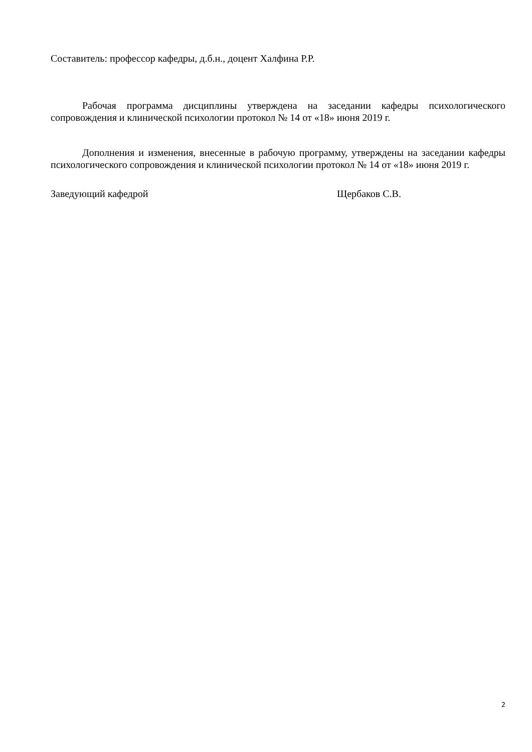Составитель: профессор кафедры, д.б.н., доцент Халфина Р.Р.
Рабочая программа дисциплины утверждена на заседании кафедры психологического сопровождения и клинической психологии протокол № 14 от «18» июня 2019 г.
Дополнения и изменения, внесенные в рабочую программу, утверждены на заседании кафедры психологического сопровождения и клинической психологии протокол № 14 от «18» июня 2019 г.
Заведующий кафедрой Щербаков С.В.
2